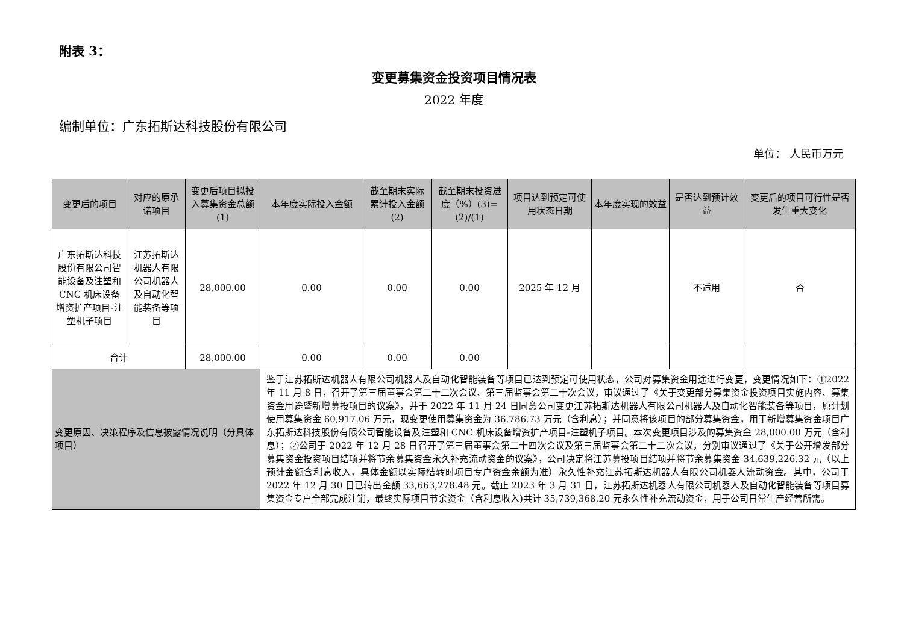附表 3：
变更募集资金投资项目情况表
2022 年度
编制单位：广东拓斯达科技股份有限公司
单位： 人民币万元
| 变更后的项目 | 对应的原承诺项目 | 变更后项目拟投入募集资金总额(1) | 本年度实际投入金额 | 截至期末实际累计投入金额(2) | 截至期末投资进度（%）(3)=(2)/(1) | 项目达到预定可使用状态日期 | 本年度实现的效益 | 是否达到预计效益 | 变更后的项目可行性是否发生重大变化 |
| --- | --- | --- | --- | --- | --- | --- | --- | --- | --- |
| 广东拓斯达科技股份有限公司智能设备及注塑和 CNC 机床设备增资扩产项目-注塑机子项目 | 江苏拓斯达机器人有限公司机器人及自动化智能装备等项目 | 28,000.00 | 0.00 | 0.00 | 0.00 | 2025 年 12 月 | | 不适用 | 否 |
| 合计 | | 28,000.00 | 0.00 | 0.00 | 0.00 | | | | |
| 变更原因、决策程序及信息披露情况说明（分具体项目） | | | 鉴于江苏拓斯达机器人有限公司机器人及自动化智能装备等项目已达到预定可使用状态，公司对募集资金用途进行变更，变更情况如下：①2022 年 11 月 8 日，召开了第三届董事会第二十二次会议、第三届监事会第二十次会议，审议通过了《关于变更部分募集资金投资项目实施内容、募集资金用途暨新增募投项目的议案》，并于 2022 年 11 月 24 日同意公司变更江苏拓斯达机器人有限公司机器人及自动化智能装备等项目，原计划使用募集资金 60,917.06 万元，现变更使用募集资金为 36,786.73 万元（含利息）；并同意将该项目的部分募集资金，用于新增募集资金项目广东拓斯达科技股份有限公司智能设备及注塑和 CNC 机床设备增资扩产项目-注塑机子项目。本次变更项目涉及的募集资金 28,000.00 万元（含利息）；②公司于 2022 年 12 月 28 日召开了第三届董事会第二十四次会议及第三届监事会第二十二次会议，分别审议通过了《关于公开增发部分募集资金投资项目结项并将节余募集资金永久补充流动资金的议案》，公司决定将江苏募投项目结项并将节余募集资金 34,639,226.32 元（以上预计金额含利息收入，具体金额以实际结转时项目专户资金余额为准）永久性补充江苏拓斯达机器人有限公司机器人流动资金。其中，公司于 2022 年 12 月 30 日已转出金额 33,663,278.48 元。截止 2023 年 3 月 31 日，江苏拓斯达机器人有限公司机器人及自动化智能装备等项目募集资金专户全部完成注销，最终实际项目节余资金（含利息收入)共计 35,739,368.20 元永久性补充流动资金，用于公司日常生产经营所需。 | | | | | | |